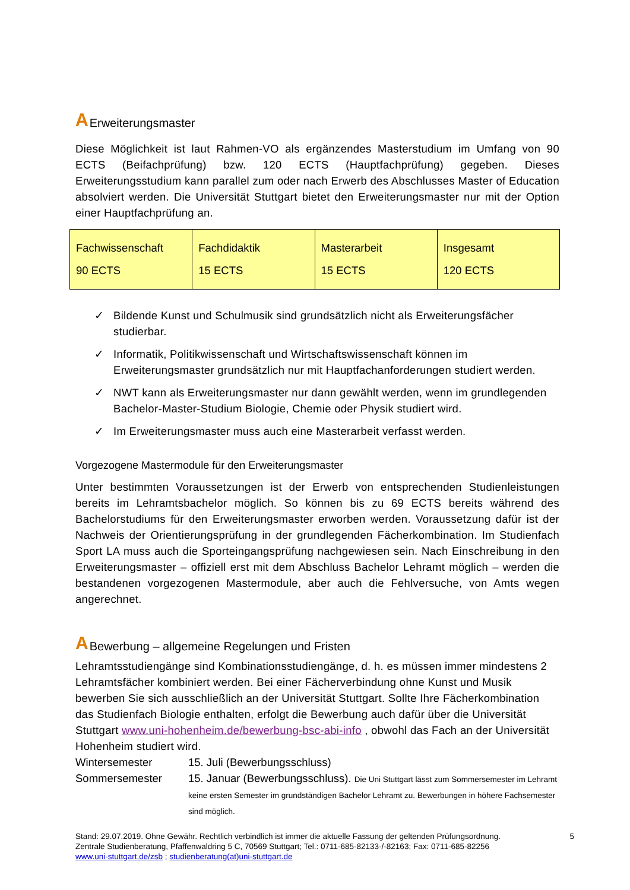A Erweiterungsmaster
Diese Möglichkeit ist laut Rahmen-VO als ergänzendes Masterstudium im Umfang von 90 ECTS (Beifachprüfung) bzw. 120 ECTS (Hauptfachprüfung) gegeben. Dieses Erweiterungsstudium kann parallel zum oder nach Erwerb des Abschlusses Master of Education absolviert werden. Die Universität Stuttgart bietet den Erweiterungsmaster nur mit der Option einer Hauptfachprüfung an.
| Fachwissenschaft 90 ECTS | Fachdidaktik 15 ECTS | Masterarbeit 15 ECTS | Insgesamt 120 ECTS |
✓ Bildende Kunst und Schulmusik sind grundsätzlich nicht als Erweiterungsfächer studierbar.
✓ Informatik, Politikwissenschaft und Wirtschaftswissenschaft können im Erweiterungsmaster grundsätzlich nur mit Hauptfachanforderungen studiert werden.
✓ NWT kann als Erweiterungsmaster nur dann gewählt werden, wenn im grundlegenden Bachelor-Master-Studium Biologie, Chemie oder Physik studiert wird.
✓ Im Erweiterungsmaster muss auch eine Masterarbeit verfasst werden.
Vorgezogene Mastermodule für den Erweiterungsmaster
Unter bestimmten Voraussetzungen ist der Erwerb von entsprechenden Studienleistungen bereits im Lehramtsbachelor möglich. So können bis zu 69 ECTS bereits während des Bachelorstudiums für den Erweiterungsmaster erworben werden. Voraussetzung dafür ist der Nachweis der Orientierungsprüfung in der grundlegenden Fächerkombination. Im Studienfach Sport LA muss auch die Sporteingangsprüfung nachgewiesen sein. Nach Einschreibung in den Erweiterungsmaster – offiziell erst mit dem Abschluss Bachelor Lehramt möglich – werden die bestandenen vorgezogenen Mastermodule, aber auch die Fehlversuche, von Amts wegen angerechnet.
A Bewerbung – allgemeine Regelungen und Fristen
Lehramtsstudiengänge sind Kombinationsstudiengänge, d. h. es müssen immer mindestens 2 Lehramtsfächer kombiniert werden. Bei einer Fächerverbindung ohne Kunst und Musik bewerben Sie sich ausschließlich an der Universität Stuttgart. Sollte Ihre Fächerkombination das Studienfach Biologie enthalten, erfolgt die Bewerbung auch dafür über die Universität Stuttgart www.uni-hohenheim.de/bewerbung-bsc-abi-info , obwohl das Fach an der Universität Hohenheim studiert wird.
Wintersemester 15. Juli (Bewerbungsschluss)
Sommersemester 15. Januar (Bewerbungsschluss). Die Uni Stuttgart lässt zum Sommersemester im Lehramt keine ersten Semester im grundständigen Bachelor Lehramt zu. Bewerbungen in höhere Fachsemester sind möglich.
Stand: 29.07.2019. Ohne Gewähr. Rechtlich verbindlich ist immer die aktuelle Fassung der geltenden Prüfungsordnung. 5
Zentrale Studienberatung, Pfaffenwaldring 5 C, 70569 Stuttgart; Tel.: 0711-685-82133-/-82163; Fax: 0711-685-82256
www.uni-stuttgart.de/zsb ; studienberatung(at)uni-stuttgart.de